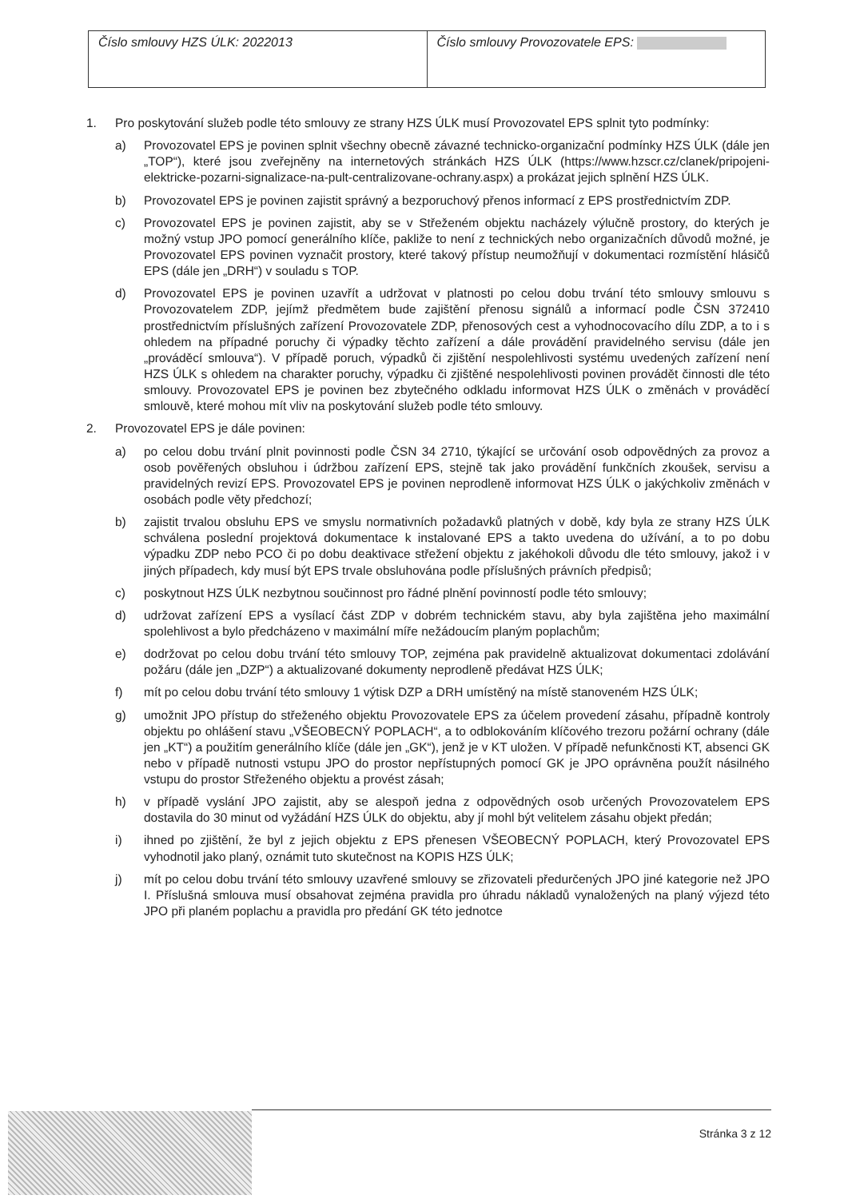| Číslo smlouvy HZS ÚLK: 2022013 | Číslo smlouvy Provozovatele EPS: |
1. Pro poskytování služeb podle této smlouvy ze strany HZS ÚLK musí Provozovatel EPS splnit tyto podmínky:
a) Provozovatel EPS je povinen splnit všechny obecně závazné technicko-organizační podmínky HZS ÚLK (dále jen „TOP“), které jsou zveřejněny na internetových stránkách HZS ÚLK (https://www.hzscr.cz/clanek/pripojeni-elektricke-pozarni-signalizace-na-pult-centralizovane-ochrany.aspx) a prokázat jejich splnění HZS ÚLK.
b) Provozovatel EPS je povinen zajistit správný a bezporuchový přenos informací z EPS prostřednictvím ZDP.
c) Provozovatel EPS je povinen zajistit, aby se v Střeženém objektu nacházely výlučně prostory, do kterých je možný vstup JPO pomocí generálního klíče, pakliže to není z technických nebo organizačních důvodů možné, je Provozovatel EPS povinen vyznačit prostory, které takový přístup neumožňují v dokumentaci rozmístění hlásičů EPS (dále jen „DRH“) v souladu s TOP.
d) Provozovatel EPS je povinen uzavřít a udržovat v platnosti po celou dobu trvání této smlouvy smlouvu s Provozovatelem ZDP, jejímž předmětem bude zajištění přenosu signálů a informací podle ČSN 372410 prostřednictvím příslušných zařízení Provozovatele ZDP, přenosových cest a vyhodnocovacího dílu ZDP, a to i s ohledem na případné poruchy či výpadky těchto zařízení a dále provádění pravidelného servisu (dále jen „prováděcí smlouva“). V případě poruch, výpadků či zjištění nespolehlivosti systému uvedených zařízení není HZS ÚLK s ohledem na charakter poruchy, výpadku či zjištěné nespolehlivosti povinen provádět činnosti dle této smlouvy. Provozovatel EPS je povinen bez zbytečného odkladu informovat HZS ÚLK o změnách v prováděcí smlouvě, které mohou mít vliv na poskytování služeb podle této smlouvy.
2. Provozovatel EPS je dále povinen:
a) po celou dobu trvání plnit povinnosti podle ČSN 34 2710, týkající se určování osob odpovědných za provoz a osob pověřených obsluhou i údržbou zařízení EPS, stejně tak jako provádění funkčních zkoušek, servisu a pravidelných revizí EPS. Provozovatel EPS je povinen neprodleně informovat HZS ÚLK o jakýchkoliv změnách v osobách podle věty předchozí;
b) zajistit trvalou obsluhu EPS ve smyslu normativních požadavků platných v době, kdy byla ze strany HZS ÚLK schválena poslední projektová dokumentace k instalované EPS a takto uvedena do užívání, a to po dobu výpadku ZDP nebo PCO či po dobu deaktivace střežení objektu z jakéhokoli důvodu dle této smlouvy, jakož i v jiných případech, kdy musí být EPS trvale obsluhována podle příslušných právních předpisů;
c) poskytnout HZS ÚLK nezbytnou součinnost pro řádné plnění povinností podle této smlouvy;
d) udržovat zařízení EPS a vysílací část ZDP v dobrém technickém stavu, aby byla zajištěna jeho maximální spolehlivost a bylo předcházeno v maximální míře nežádoucím planým poplachům;
e) dodržovat po celou dobu trvání této smlouvy TOP, zejména pak pravidelně aktualizovat dokumentaci zdolávání požáru (dále jen „DZP“) a aktualizované dokumenty neprodleně předávat HZS ÚLK;
f) mít po celou dobu trvání této smlouvy 1 výtisk DZP a DRH umístěný na místě stanoveném HZS ÚLK;
g) umožnit JPO přístup do střeženého objektu Provozovatele EPS za účelem provedení zásahu, případně kontroly objektu po ohlášení stavu „VŠEOBECNÝ POPLACH“, a to odblokováním klíčového trezoru požární ochrany (dále jen „KT“) a použitím generálního klíče (dále jen „GK“), jenž je v KT uložen. V případě nefunkčnosti KT, absenci GK nebo v případě nutnosti vstupu JPO do prostor nepřístupných pomocí GK je JPO oprávněna použít násilného vstupu do prostor Střeženého objektu a provést zásah;
h) v případě vyslání JPO zajistit, aby se alespoň jedna z odpovědných osob určených Provozovatelem EPS dostavila do 30 minut od vyžádání HZS ÚLK do objektu, aby jí mohl být velitelem zásahu objekt předán;
i) ihned po zjištění, že byl z jejich objektu z EPS přenesen VŠEOBECNÝ POPLACH, který Provozovatel EPS vyhodnotil jako planý, oznámit tuto skutečnost na KOPIS HZS ÚLK;
j) mít po celou dobu trvání této smlouvy uzavřené smlouvy se zřizovateli předurčených JPO jiné kategorie než JPO I. Příslušná smlouva musí obsahovat zejména pravidla pro úhradu nákladů vynaložených na planý výjezd této JPO při planém poplachu a pravidla pro předání GK této jednotce
Stránka 3 z 12